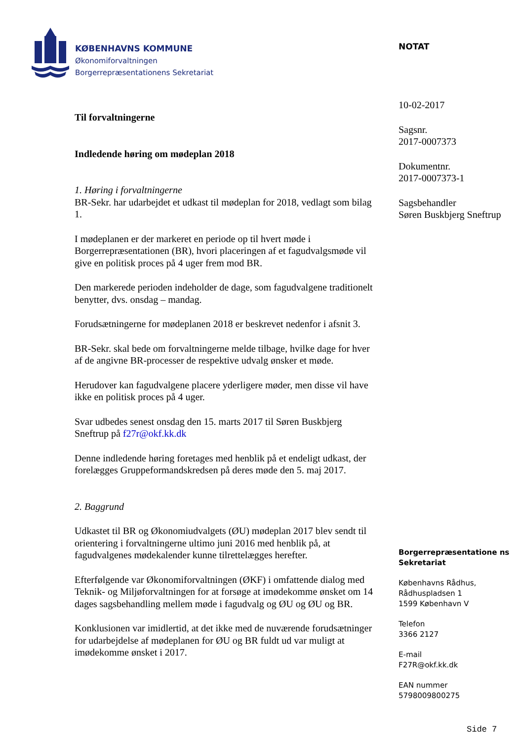KØBENHAVNS KOMMUNE
Økonomiforvaltningen
Borgerrepræsentationens Sekretariat
NOTAT
10-02-2017
Sagsnr.
2017-0007373
Dokumentnr.
2017-0007373-1
Sagsbehandler
Søren Buskbjerg Sneftrup
Til forvaltningerne
Indledende høring om mødeplan 2018
1. Høring i forvaltningerne
BR-Sekr. har udarbejdet et udkast til mødeplan for 2018, vedlagt som bilag 1.
I mødeplanen er der markeret en periode op til hvert møde i Borgerrepræsentationen (BR), hvori placeringen af et fagudvalgsmøde vil give en politisk proces på 4 uger frem mod BR.
Den markerede perioden indeholder de dage, som fagudvalgene traditionelt benytter, dvs. onsdag – mandag.
Forudsætningerne for mødeplanen 2018 er beskrevet nedenfor i afsnit 3.
BR-Sekr. skal bede om forvaltningerne melde tilbage, hvilke dage for hver af de angivne BR-processer de respektive udvalg ønsker et møde.
Herudover kan fagudvalgene placere yderligere møder, men disse vil have ikke en politisk proces på 4 uger.
Svar udbedes senest onsdag den 15. marts 2017 til Søren Buskbjerg Sneftrup på f27r@okf.kk.dk
Denne indledende høring foretages med henblik på et endeligt udkast, der forelægges Gruppeformandskredsen på deres møde den 5. maj 2017.
2. Baggrund
Udkastet til BR og Økonomiudvalgets (ØU) mødeplan 2017 blev sendt til orientering i forvaltningerne ultimo juni 2016 med henblik på, at fagudvalgenes mødekalender kunne tilrettelægges herefter.
Efterfølgende var Økonomiforvaltningen (ØKF) i omfattende dialog med Teknik- og Miljøforvaltningen for at forsøge at imødekomme ønsket om 14 dages sagsbehandling mellem møde i fagudvalg og ØU og ØU og BR.
Konklusionen var imidlertid, at det ikke med de nuværende forudsætninger for udarbejdelse af mødeplanen for ØU og BR fuldt ud var muligt at imødekomme ønsket i 2017.
Borgerrepræsentatione ns Sekretariat
Københavns Rådhus,
Rådhuspladsen 1
1599 København V
Telefon
3366 2127
E-mail
F27R@okf.kk.dk
EAN nummer
5798009800275
Side 7